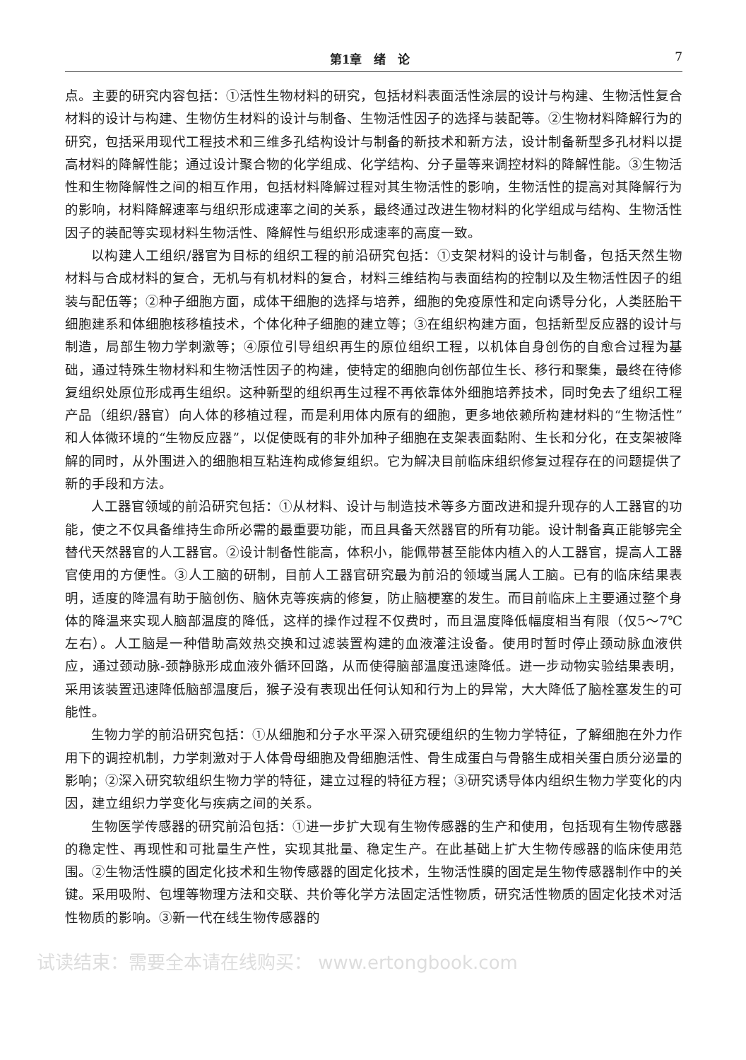第1章　绪　论 7
点。主要的研究内容包括：①活性生物材料的研究，包括材料表面活性涂层的设计与构建、生物活性复合材料的设计与构建、生物仿生材料的设计与制备、生物活性因子的选择与装配等。②生物材料降解行为的研究，包括采用现代工程技术和三维多孔结构设计与制备的新技术和新方法，设计制备新型多孔材料以提高材料的降解性能；通过设计聚合物的化学组成、化学结构、分子量等来调控材料的降解性能。③生物活性和生物降解性之间的相互作用，包括材料降解过程对其生物活性的影响，生物活性的提高对其降解行为的影响，材料降解速率与组织形成速率之间的关系，最终通过改进生物材料的化学组成与结构、生物活性因子的装配等实现材料生物活性、降解性与组织形成速率的高度一致。
以构建人工组织/器官为目标的组织工程的前沿研究包括：①支架材料的设计与制备，包括天然生物材料与合成材料的复合，无机与有机材料的复合，材料三维结构与表面结构的控制以及生物活性因子的组装与配伍等；②种子细胞方面，成体干细胞的选择与培养，细胞的免疫原性和定向诱导分化，人类胚胎干细胞建系和体细胞核移植技术，个体化种子细胞的建立等；③在组织构建方面，包括新型反应器的设计与制造，局部生物力学刺激等；④原位引导组织再生的原位组织工程，以机体自身创伤的自愈合过程为基础，通过特殊生物材料和生物活性因子的构建，使特定的细胞向创伤部位生长、移行和聚集，最终在待修复组织处原位形成再生组织。这种新型的组织再生过程不再依靠体外细胞培养技术，同时免去了组织工程产品（组织/器官）向人体的移植过程，而是利用体内原有的细胞，更多地依赖所构建材料的“生物活性”和人体微环境的“生物反应器”，以促使既有的非外加种子细胞在支架表面黏附、生长和分化，在支架被降解的同时，从外围进入的细胞相互粘连构成修复组织。它为解决目前临床组织修复过程存在的问题提供了新的手段和方法。
人工器官领域的前沿研究包括：①从材料、设计与制造技术等多方面改进和提升现存的人工器官的功能，使之不仅具备维持生命所必需的最重要功能，而且具备天然器官的所有功能。设计制备真正能够完全替代天然器官的人工器官。②设计制备性能高，体积小，能佩带甚至能体内植入的人工器官，提高人工器官使用的方便性。③人工脑的研制，目前人工器官研究最为前沿的领域当属人工脑。已有的临床结果表明，适度的降温有助于脑创伤、脑休克等疾病的修复，防止脑梗塞的发生。而目前临床上主要通过整个身体的降温来实现人脑部温度的降低，这样的操作过程不仅费时，而且温度降低幅度相当有限（仅5～7℃左右）。人工脑是一种借助高效热交换和过滤装置构建的血液灌注设备。使用时暂时停止颈动脉血液供应，通过颈动脉-颈静脉形成血液外循环回路，从而使得脑部温度迅速降低。进一步动物实验结果表明，采用该装置迅速降低脑部温度后，猴子没有表现出任何认知和行为上的异常，大大降低了脑栓塞发生的可能性。
生物力学的前沿研究包括：①从细胞和分子水平深入研究硬组织的生物力学特征，了解细胞在外力作用下的调控机制，力学刺激对于人体骨母细胞及骨细胞活性、骨生成蛋白与骨骼生成相关蛋白质分泌量的影响；②深入研究软组织生物力学的特征，建立过程的特征方程；③研究诱导体内组织生物力学变化的内因，建立组织力学变化与疾病之间的关系。
生物医学传感器的研究前沿包括：①进一步扩大现有生物传感器的生产和使用，包括现有生物传感器的稳定性、再现性和可批量生产性，实现其批量、稳定生产。在此基础上扩大生物传感器的临床使用范围。②生物活性膜的固定化技术和生物传感器的固定化技术，生物活性膜的固定是生物传感器制作中的关键。采用吸附、包埋等物理方法和交联、共价等化学方法固定活性物质，研究活性物质的固定化技术对活性物质的影响。③新一代在线生物传感器的
试读结束：需要全本请在线购买： www.ertongbook.com